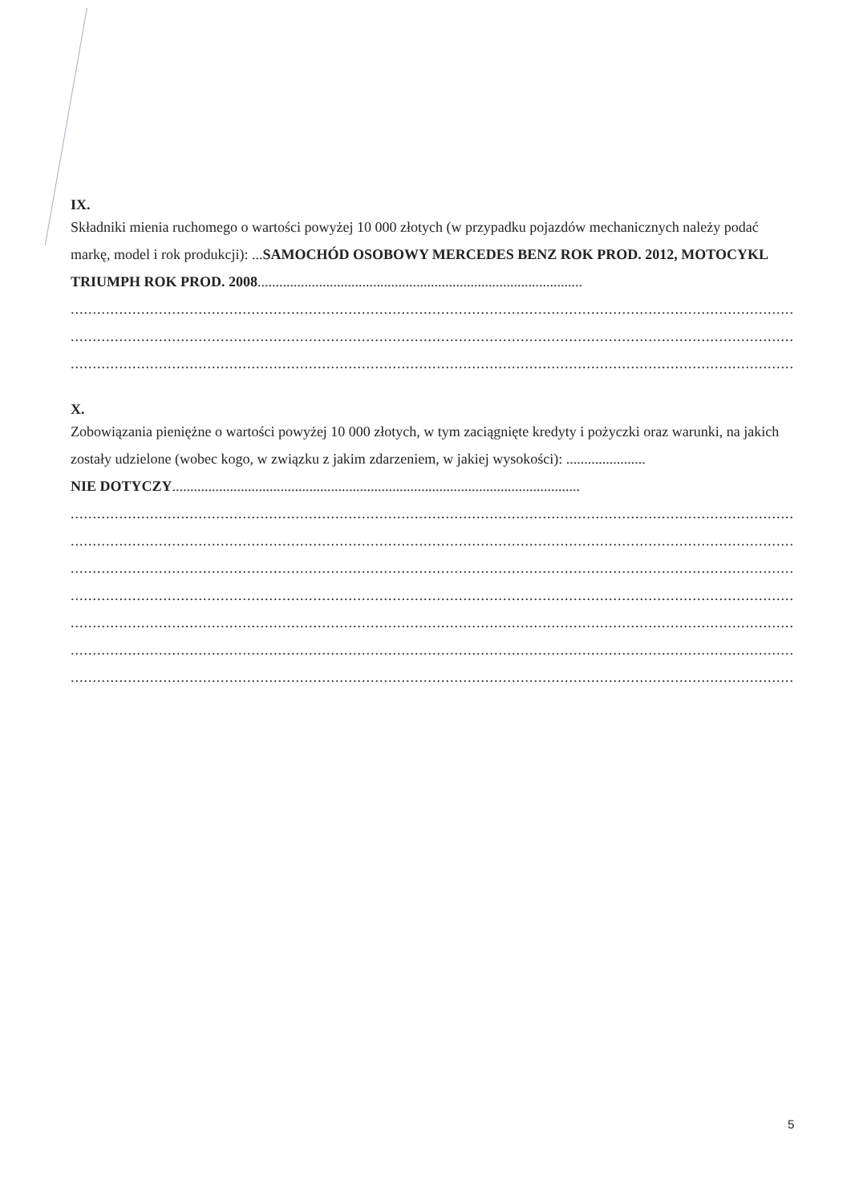IX.
Składniki mienia ruchomego o wartości powyżej 10 000 złotych (w przypadku pojazdów mechanicznych należy podać markę, model i rok produkcji): ...SAMOCHÓD OSOBOWY MERCEDES BENZ ROK PROD. 2012, MOTOCYKL TRIUMPH ROK PROD. 2008..........................................................................................
..............................................................................................................................................................................
..............................................................................................................................................................................
..............................................................................................................................................................................
X.
Zobowiązania pieniężne o wartości powyżej 10 000 złotych, w tym zaciągnięte kredyty i pożyczki oraz warunki, na jakich zostały udzielone (wobec kogo, w związku z jakim zdarzeniem, w jakiej wysokości): ......................
NIE DOTYCZY.................................................................................................................
..............................................................................................................................................................................
..............................................................................................................................................................................
..............................................................................................................................................................................
..............................................................................................................................................................................
..............................................................................................................................................................................
..............................................................................................................................................................................
..............................................................................................................................................................................
5